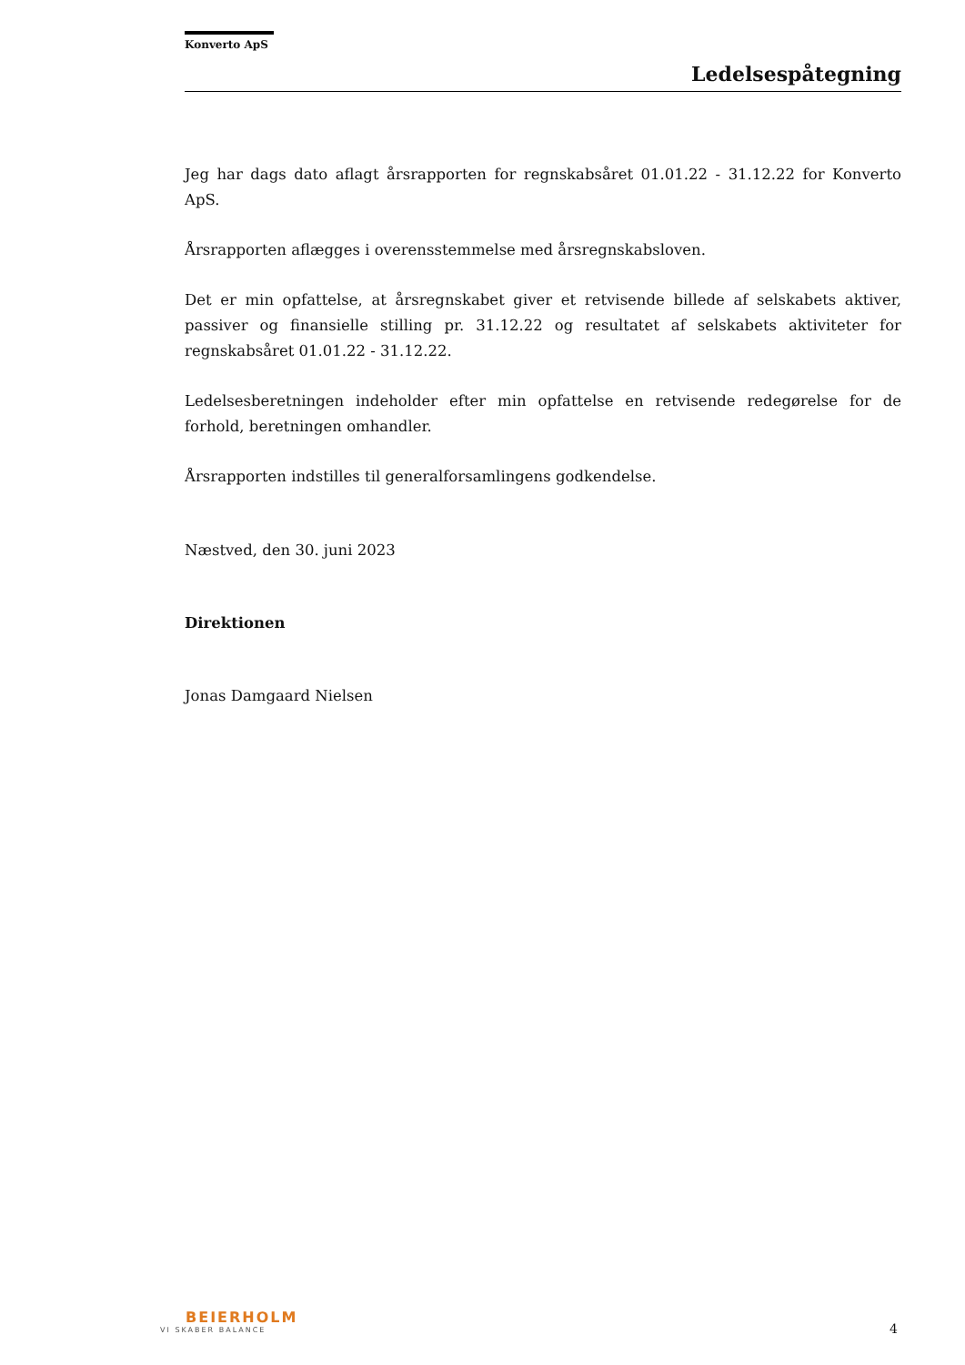Konverto ApS
Ledelsespåtegning
Jeg har dags dato aflagt årsrapporten for regnskabsåret 01.01.22 - 31.12.22 for Konverto ApS.
Årsrapporten aflægges i overensstemmelse med årsregnskabsloven.
Det er min opfattelse, at årsregnskabet giver et retvisende billede af selskabets aktiver, passiver og finansielle stilling pr. 31.12.22 og resultatet af selskabets aktiviteter for regnskabsåret 01.01.22 - 31.12.22.
Ledelsesberetningen indeholder efter min opfattelse en retvisende redegørelse for de forhold, beretningen omhandler.
Årsrapporten indstilles til generalforsamlingens godkendelse.
Næstved, den 30. juni 2023
Direktionen
Jonas Damgaard Nielsen
BEIERHOLM
VI SKABER BALANCE
4